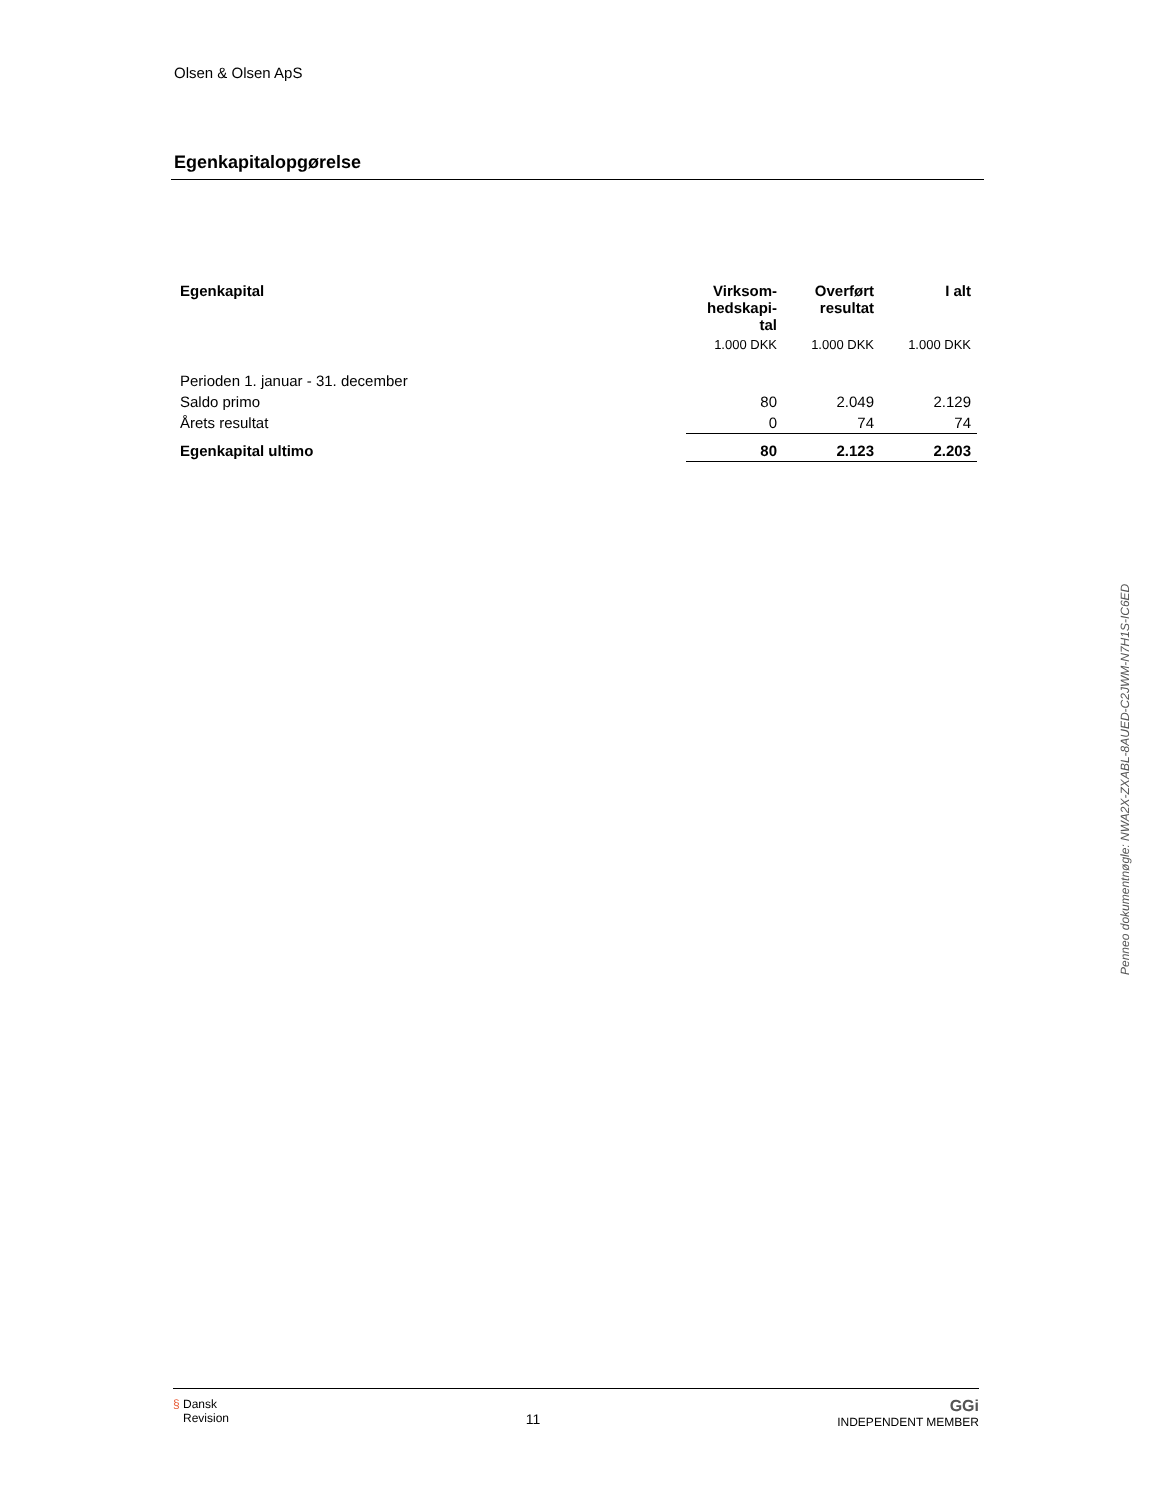Olsen & Olsen ApS
Egenkapitalopgørelse
| Egenkapital | Virksom- hedskapi- tal | Overført resultat | I alt |
| --- | --- | --- | --- |
| | 1.000 DKK | 1.000 DKK | 1.000 DKK |
| Perioden 1. januar - 31. december | | | |
| Saldo primo | 80 | 2.049 | 2.129 |
| Årets resultat | 0 | 74 | 74 |
| Egenkapital ultimo | 80 | 2.123 | 2.203 |
Penneo dokumentnøgle: NWA2X-ZXABL-8AUED-C2JWM-N7H1S-IC6ED
§ Dansk
Revision
11
GGi
INDEPENDENT MEMBER